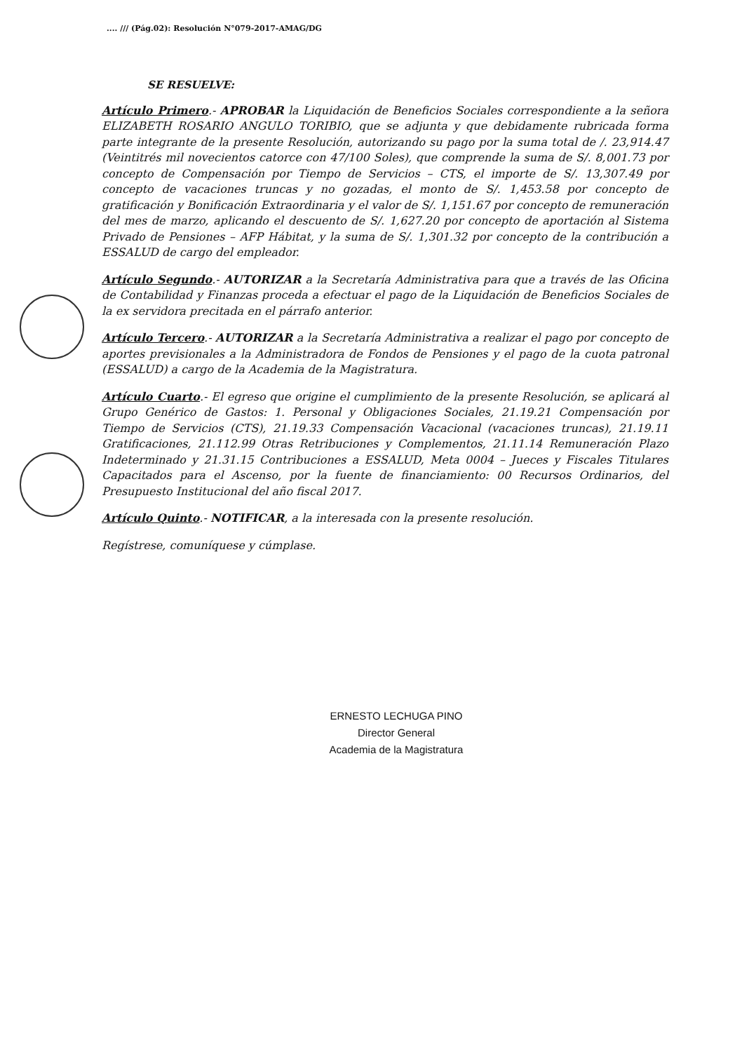.... /// (Pág.02): Resolución N°079-2017-AMAG/DG
SE RESUELVE:
Artículo Primero.- APROBAR la Liquidación de Beneficios Sociales correspondiente a la señora ELIZABETH ROSARIO ANGULO TORIBIO, que se adjunta y que debidamente rubricada forma parte integrante de la presente Resolución, autorizando su pago por la suma total de /. 23,914.47 (Veintitrés mil novecientos catorce con 47/100 Soles), que comprende la suma de S/. 8,001.73 por concepto de Compensación por Tiempo de Servicios – CTS, el importe de S/. 13,307.49 por concepto de vacaciones truncas y no gozadas, el monto de S/. 1,453.58 por concepto de gratificación y Bonificación Extraordinaria y el valor de S/. 1,151.67 por concepto de remuneración del mes de marzo, aplicando el descuento de S/. 1,627.20 por concepto de aportación al Sistema Privado de Pensiones – AFP Hábitat, y la suma de S/. 1,301.32 por concepto de la contribución a ESSALUD de cargo del empleador.
Artículo Segundo.- AUTORIZAR a la Secretaría Administrativa para que a través de las Oficina de Contabilidad y Finanzas proceda a efectuar el pago de la Liquidación de Beneficios Sociales de la ex servidora precitada en el párrafo anterior.
Artículo Tercero.- AUTORIZAR a la Secretaría Administrativa a realizar el pago por concepto de aportes previsionales a la Administradora de Fondos de Pensiones y el pago de la cuota patronal (ESSALUD) a cargo de la Academia de la Magistratura.
Artículo Cuarto.- El egreso que origine el cumplimiento de la presente Resolución, se aplicará al Grupo Genérico de Gastos: 1. Personal y Obligaciones Sociales, 21.19.21 Compensación por Tiempo de Servicios (CTS), 21.19.33 Compensación Vacacional (vacaciones truncas), 21.19.11 Gratificaciones, 21.112.99 Otras Retribuciones y Complementos, 21.11.14 Remuneración Plazo Indeterminado y 21.31.15 Contribuciones a ESSALUD, Meta 0004 – Jueces y Fiscales Titulares Capacitados para el Ascenso, por la fuente de financiamiento: 00 Recursos Ordinarios, del Presupuesto Institucional del año fiscal 2017.
Artículo Quinto.- NOTIFICAR, a la interesada con la presente resolución.
Regístrese, comuníquese y cúmplase.
ERNESTO LECHUGA PINO
Director General
Academia de la Magistratura